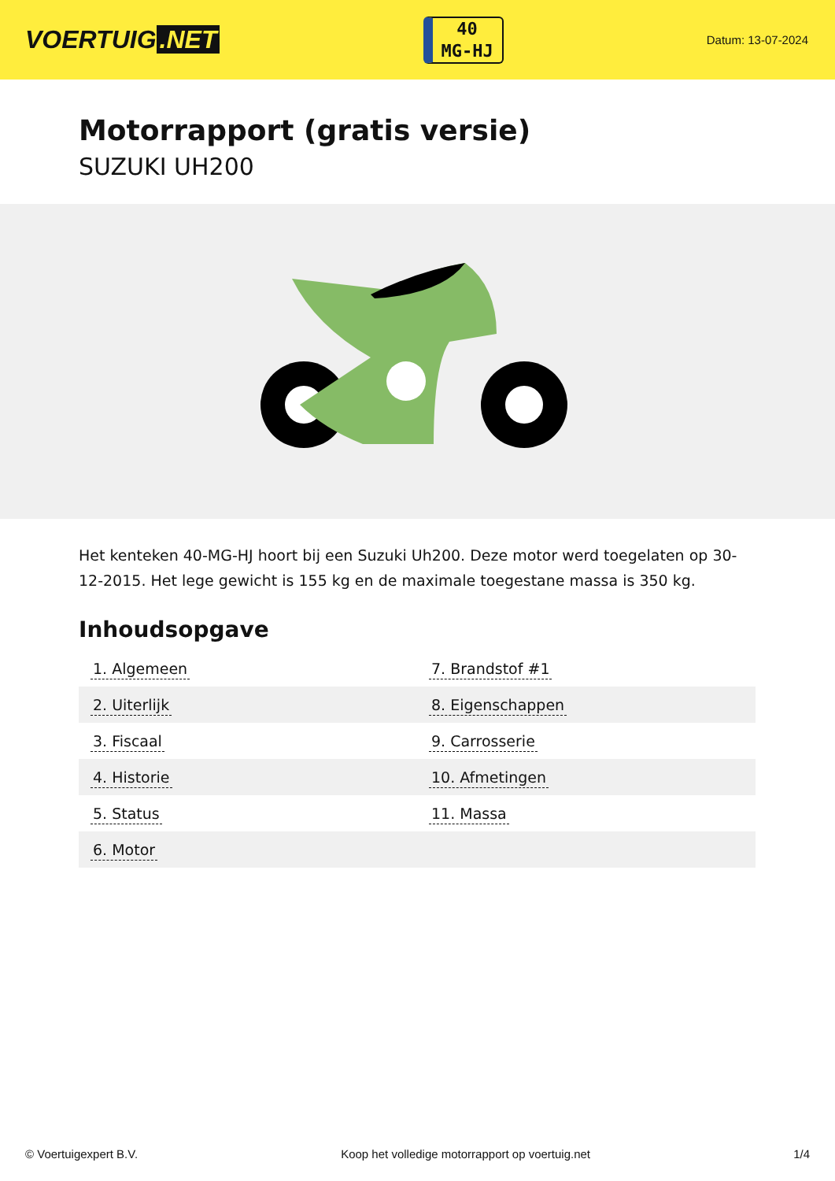VOERTUIG.NET
40
MG-HJ
Datum: 13-07-2024
Motorrapport (gratis versie)
SUZUKI UH200
Het kenteken 40-MG-HJ hoort bij een Suzuki Uh200. Deze motor werd toegelaten op 30-12-2015. Het lege gewicht is 155 kg en de maximale toegestane massa is 350 kg.
Inhoudsopgave
| 1. Algemeen | 7. Brandstof #1 |
| 2. Uiterlijk | 8. Eigenschappen |
| 3. Fiscaal | 9. Carrosserie |
| 4. Historie | 10. Afmetingen |
| 5. Status | 11. Massa |
| 6. Motor | |
© Voertuigexpert B.V. Koop het volledige motorrapport op voertuig.net 1/4